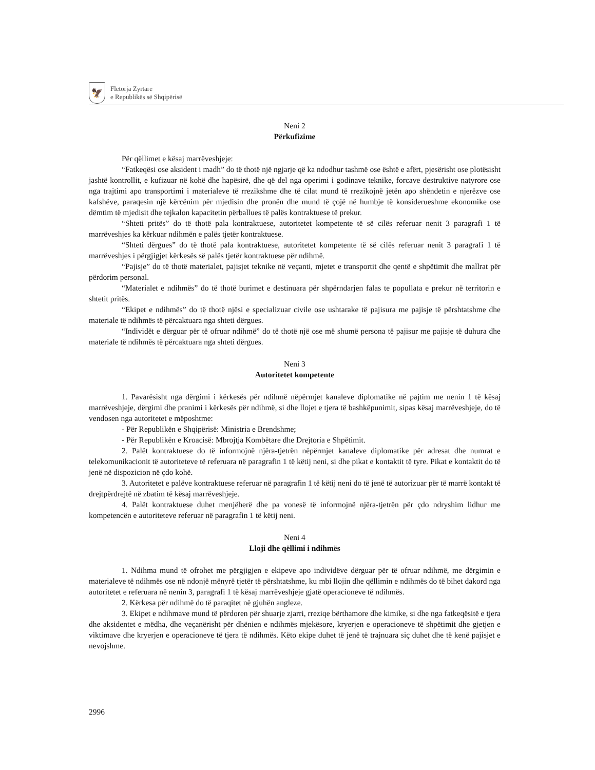🦅
Fletorja Zyrtare
e Republikës së Shqipërisë
Neni 2
Përkufizime
Për qëllimet e kësaj marrëveshjeje:
“Fatkeqësi ose aksident i madh” do të thotë një ngjarje që ka ndodhur tashmë ose është e afërt, pjesërisht ose plotësisht jashtë kontrollit, e kufizuar në kohë dhe hapësirë, dhe që del nga operimi i godinave teknike, forcave destruktive natyrore ose nga trajtimi apo transportimi i materialeve të rrezikshme dhe të cilat mund të rrezikojnë jetën apo shëndetin e njerëzve ose kafshëve, paraqesin një kërcënim për mjedisin dhe pronën dhe mund të çojë në humbje të konsiderueshme ekonomike ose dëmtim të mjedisit dhe tejkalon kapacitetin përballues të palës kontraktuese të prekur.
“Shteti pritës” do të thotë pala kontraktuese, autoritetet kompetente të së cilës referuar nenit 3 paragrafi 1 të marrëveshjes ka kërkuar ndihmën e palës tjetër kontraktuese.
“Shteti dërgues” do të thotë pala kontraktuese, autoritetet kompetente të së cilës referuar nenit 3 paragrafi 1 të marrëveshjes i përgjigjet kërkesës së palës tjetër kontraktuese për ndihmë.
“Pajisje” do të thotë materialet, pajisjet teknike në veçanti, mjetet e transportit dhe qentë e shpëtimit dhe mallrat për përdorim personal.
“Materialet e ndihmës” do të thotë burimet e destinuara për shpërndarjen falas te popullata e prekur në territorin e shtetit pritës.
“Ekipet e ndihmës” do të thotë njësi e specializuar civile ose ushtarake të pajisura me pajisje të përshtatshme dhe materiale të ndihmës të përcaktuara nga shteti dërgues.
“Individët e dërguar për të ofruar ndihmë” do të thotë një ose më shumë persona të pajisur me pajisje të duhura dhe materiale të ndihmës të përcaktuara nga shteti dërgues.
Neni 3
Autoritetet kompetente
1. Pavarësisht nga dërgimi i kërkesës për ndihmë nëpërmjet kanaleve diplomatike në pajtim me nenin 1 të kësaj marrëveshjeje, dërgimi dhe pranimi i kërkesës për ndihmë, si dhe llojet e tjera të bashkëpunimit, sipas kësaj marrëveshjeje, do të vendosen nga autoritetet e mëposhtme:
- Për Republikën e Shqipërisë: Ministria e Brendshme;
- Për Republikën e Kroacisë: Mbrojtja Kombëtare dhe Drejtoria e Shpëtimit.
2. Palët kontraktuese do të informojnë njëra-tjetrën nëpërmjet kanaleve diplomatike për adresat dhe numrat e telekomunikacionit të autoriteteve të referuara në paragrafin 1 të këtij neni, si dhe pikat e kontaktit të tyre. Pikat e kontaktit do të jenë në dispozicion në çdo kohë.
3. Autoritetet e palëve kontraktuese referuar në paragrafin 1 të këtij neni do të jenë të autorizuar për të marrë kontakt të drejtpërdrejtë në zbatim të kësaj marrëveshjeje.
4. Palët kontraktuese duhet menjëherë dhe pa vonesë të informojnë njëra-tjetrën për çdo ndryshim lidhur me kompetencën e autoriteteve referuar në paragrafin 1 të këtij neni.
Neni 4
Lloji dhe qëllimi i ndihmës
1. Ndihma mund të ofrohet me përgjigjen e ekipeve apo individëve dërguar për të ofruar ndihmë, me dërgimin e materialeve të ndihmës ose në ndonjë mënyrë tjetër të përshtatshme, ku mbi llojin dhe qëllimin e ndihmës do të bihet dakord nga autoritetet e referuara në nenin 3, paragrafi 1 të kësaj marrëveshjeje gjatë operacioneve të ndihmës.
2. Kërkesa për ndihmë do të paraqitet në gjuhën angleze.
3. Ekipet e ndihmave mund të përdoren për shuarje zjarri, rreziqe bërthamore dhe kimike, si dhe nga fatkeqësitë e tjera dhe aksidentet e mëdha, dhe veçanërisht për dhënien e ndihmës mjekësore, kryerjen e operacioneve të shpëtimit dhe gjetjen e viktimave dhe kryerjen e operacioneve të tjera të ndihmës. Këto ekipe duhet të jenë të trajnuara siç duhet dhe të kenë pajisjet e nevojshme.
2996